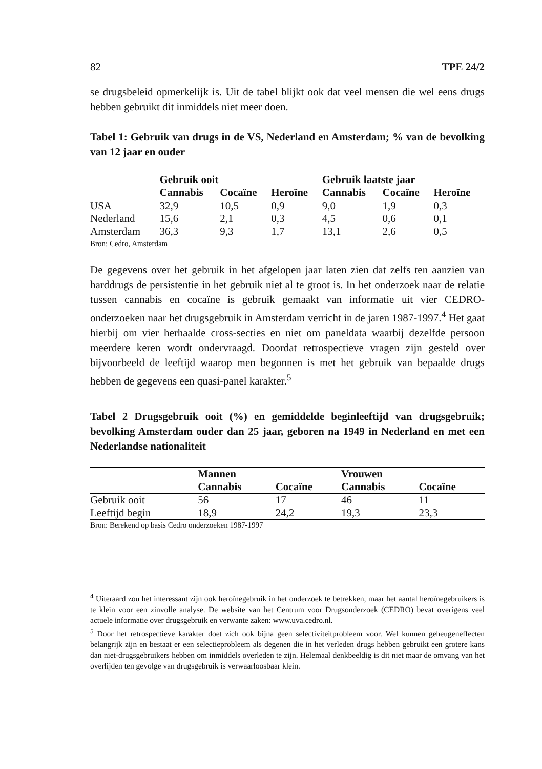82 TPE 24/2
se drugsbeleid opmerkelijk is. Uit de tabel blijkt ook dat veel mensen die wel eens drugs hebben gebruikt dit inmiddels niet meer doen.
Tabel 1: Gebruik van drugs in de VS, Nederland en Amsterdam; % van de bevolking van 12 jaar en ouder
| | Gebruik ooit | | | Gebruik laatste jaar | | |
| --- | --- | --- | --- | --- | --- | --- |
| | Cannabis | Cocaïne | Heroïne | Cannabis | Cocaïne | Heroïne |
| USA | 32,9 | 10,5 | 0,9 | 9,0 | 1,9 | 0,3 |
| Nederland | 15,6 | 2,1 | 0,3 | 4,5 | 0,6 | 0,1 |
| Amsterdam | 36,3 | 9,3 | 1,7 | 13,1 | 2,6 | 0,5 |
Bron: Cedro, Amsterdam
De gegevens over het gebruik in het afgelopen jaar laten zien dat zelfs ten aanzien van harddrugs de persistentie in het gebruik niet al te groot is. In het onderzoek naar de relatie tussen cannabis en cocaïne is gebruik gemaakt van informatie uit vier CEDRO-onderzoeken naar het drugsgebruik in Amsterdam verricht in de jaren 1987-1997.<sup>4</sup> Het gaat hierbij om vier herhaalde cross-secties en niet om paneldata waarbij dezelfde persoon meerdere keren wordt ondervraagd. Doordat retrospectieve vragen zijn gesteld over bijvoorbeeld de leeftijd waarop men begonnen is met het gebruik van bepaalde drugs hebben de gegevens een quasi-panel karakter.<sup>5</sup>
Tabel 2 Drugsgebruik ooit (%) en gemiddelde beginleeftijd van drugsgebruik; bevolking Amsterdam ouder dan 25 jaar, geboren na 1949 in Nederland en met een Nederlandse nationaliteit
| | Mannen | | Vrouwen | |
| --- | --- | --- | --- | --- |
| | Cannabis | Cocaïne | Cannabis | Cocaïne |
| Gebruik ooit | 56 | 17 | 46 | 11 |
| Leeftijd begin | 18,9 | 24,2 | 19,3 | 23,3 |
Bron: Berekend op basis Cedro onderzoeken 1987-1997
<sup>4</sup> Uiteraard zou het interessant zijn ook heroïnegebruik in het onderzoek te betrekken, maar het aantal heroïnegebruikers is te klein voor een zinvolle analyse. De website van het Centrum voor Drugsonderzoek (CEDRO) bevat overigens veel actuele informatie over drugsgebruik en verwante zaken: www.uva.cedro.nl.
<sup>5</sup> Door het retrospectieve karakter doet zich ook bijna geen selectiviteitprobleem voor. Wel kunnen geheugeneffecten belangrijk zijn en bestaat er een selectieprobleem als degenen die in het verleden drugs hebben gebruikt een grotere kans dan niet-drugsgebruikers hebben om inmiddels overleden te zijn. Helemaal denkbeeldig is dit niet maar de omvang van het overlijden ten gevolge van drugsgebruik is verwaarloosbaar klein.